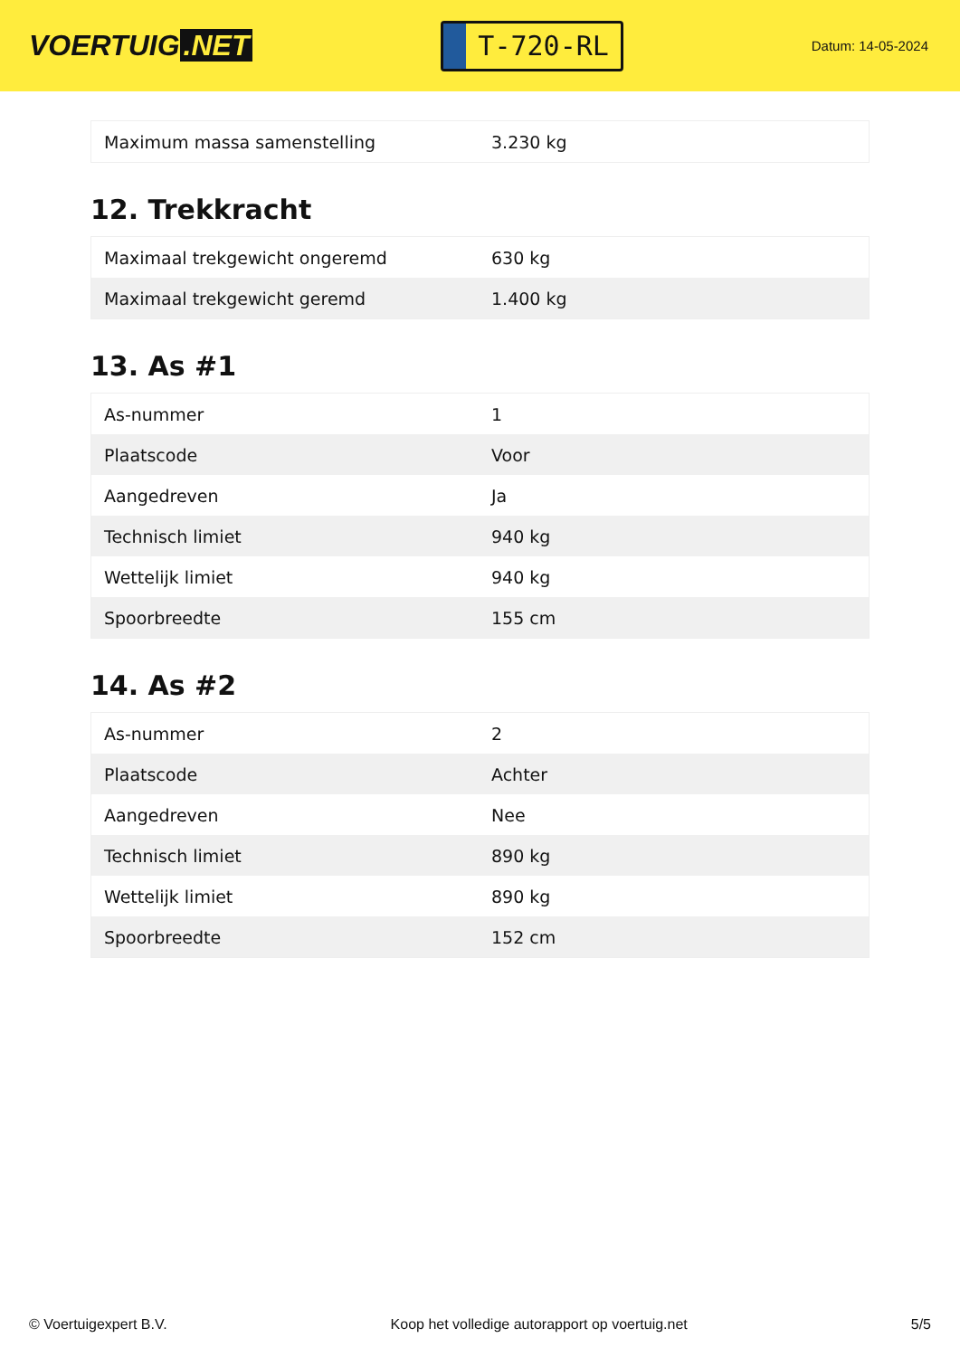VOERTUIG.NET
T-720-RL
Datum: 14-05-2024
| Maximum massa samenstelling | 3.230 kg |
12. Trekkracht
| Maximaal trekgewicht ongeremd | 630 kg |
| Maximaal trekgewicht geremd | 1.400 kg |
13. As #1
| As-nummer | 1 |
| Plaatscode | Voor |
| Aangedreven | Ja |
| Technisch limiet | 940 kg |
| Wettelijk limiet | 940 kg |
| Spoorbreedte | 155 cm |
14. As #2
| As-nummer | 2 |
| Plaatscode | Achter |
| Aangedreven | Nee |
| Technisch limiet | 890 kg |
| Wettelijk limiet | 890 kg |
| Spoorbreedte | 152 cm |
© Voertuigexpert B.V. Koop het volledige autorapport op voertuig.net 5/5